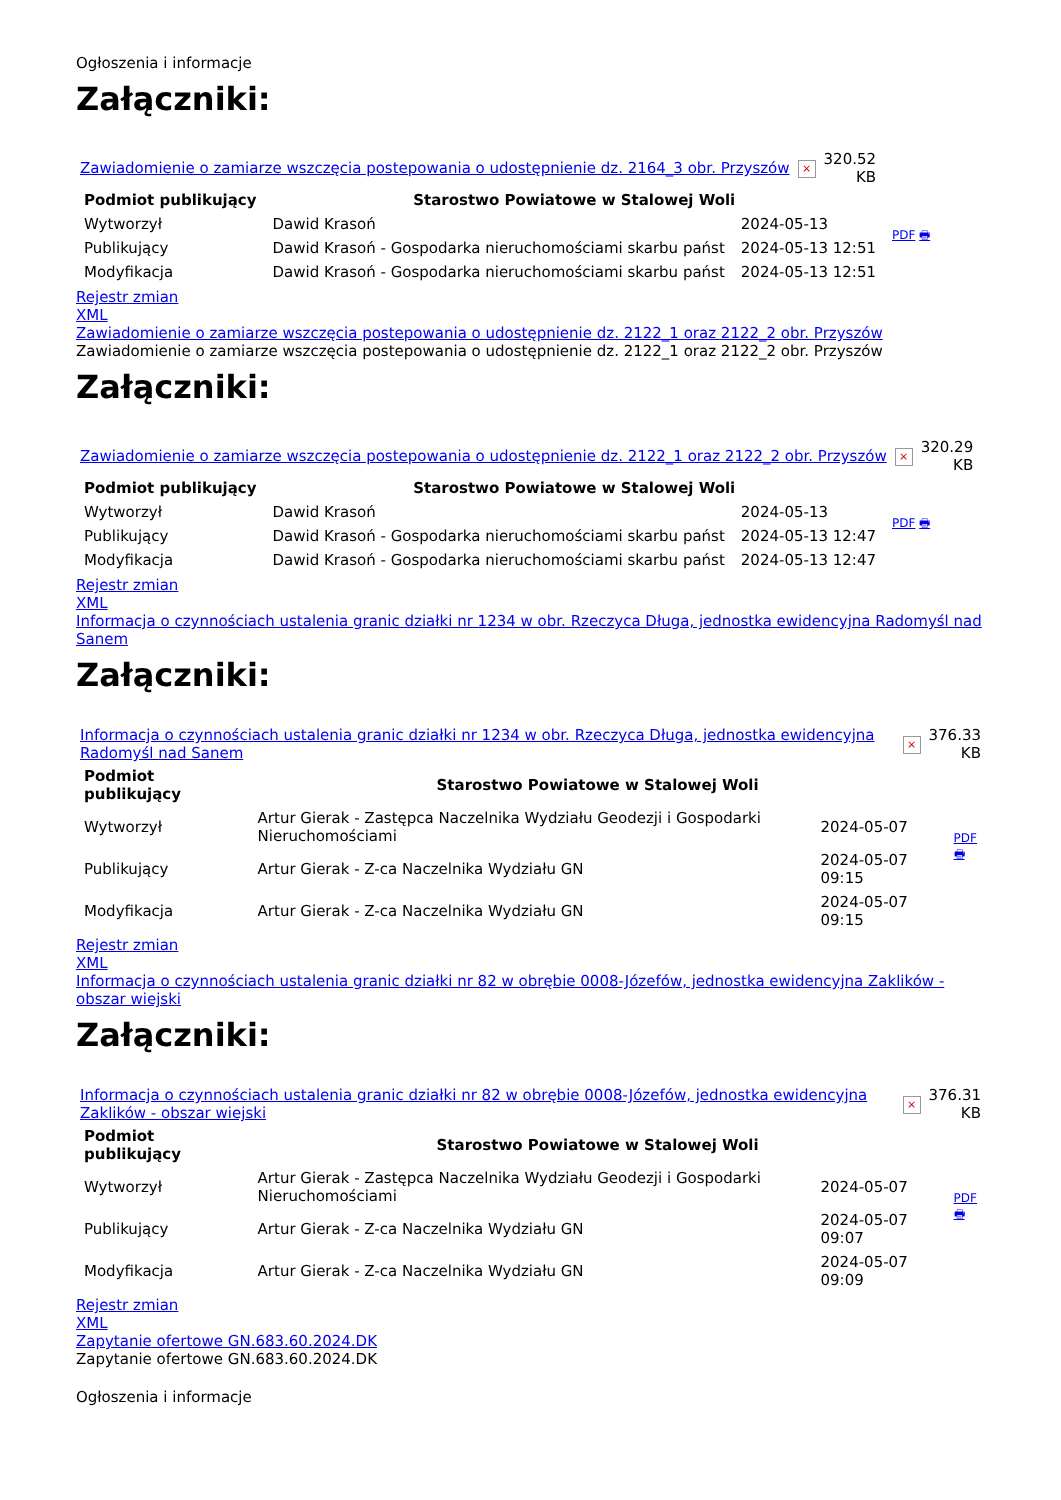Ogłoszenia i informacje
Załączniki:
| Zawiadomienie o zamiarze wszczęcia postepowania o udostępnienie dz. 2164_3 obr. Przyszów | × | 320.52 KB |
| Podmiot publikujący | Starostwo Powiatowe w Stalowej Woli | | PDF 🖶 |
| Wytworzył | Dawid Krasoń | 2024-05-13 | |
| Publikujący | Dawid Krasoń - Gospodarka nieruchomościami skarbu państ | 2024-05-13 12:51 | |
| Modyfikacja | Dawid Krasoń - Gospodarka nieruchomościami skarbu państ | 2024-05-13 12:51 | |
Rejestr zmian
XML
Zawiadomienie o zamiarze wszczęcia postepowania o udostępnienie dz. 2122_1 oraz 2122_2 obr. Przyszów
Zawiadomienie o zamiarze wszczęcia postepowania o udostępnienie dz. 2122_1 oraz 2122_2 obr. Przyszów
Załączniki:
| Zawiadomienie o zamiarze wszczęcia postepowania o udostępnienie dz. 2122_1 oraz 2122_2 obr. Przyszów | × | 320.29 KB |
| Podmiot publikujący | Starostwo Powiatowe w Stalowej Woli | | PDF 🖶 |
| Wytworzył | Dawid Krasoń | 2024-05-13 | |
| Publikujący | Dawid Krasoń - Gospodarka nieruchomościami skarbu państ | 2024-05-13 12:47 | |
| Modyfikacja | Dawid Krasoń - Gospodarka nieruchomościami skarbu państ | 2024-05-13 12:47 | |
Rejestr zmian
XML
Informacja o czynnościach ustalenia granic działki nr 1234 w obr. Rzeczyca Długa, jednostka ewidencyjna Radomyśl nad Sanem
Załączniki:
| Informacja o czynnościach ustalenia granic działki nr 1234 w obr. Rzeczyca Długa, jednostka ewidencyjna Radomyśl nad Sanem | × | 376.33 KB |
| Podmiot publikujący | Starostwo Powiatowe w Stalowej Woli | | PDF 🖶 |
| Wytworzył | Artur Gierak - Zastępca Naczelnika Wydziału Geodezji i Gospodarki Nieruchomościami | 2024-05-07 | |
| Publikujący | Artur Gierak - Z-ca Naczelnika Wydziału GN | 2024-05-07 09:15 | |
| Modyfikacja | Artur Gierak - Z-ca Naczelnika Wydziału GN | 2024-05-07 09:15 | |
Rejestr zmian
XML
Informacja o czynnościach ustalenia granic działki nr 82 w obrębie 0008-Józefów, jednostka ewidencyjna Zaklików - obszar wiejski
Załączniki:
| Informacja o czynnościach ustalenia granic działki nr 82 w obrębie 0008-Józefów, jednostka ewidencyjna Zaklików - obszar wiejski | × | 376.31 KB |
| Podmiot publikujący | Starostwo Powiatowe w Stalowej Woli | | PDF 🖶 |
| Wytworzył | Artur Gierak - Zastępca Naczelnika Wydziału Geodezji i Gospodarki Nieruchomościami | 2024-05-07 | |
| Publikujący | Artur Gierak - Z-ca Naczelnika Wydziału GN | 2024-05-07 09:07 | |
| Modyfikacja | Artur Gierak - Z-ca Naczelnika Wydziału GN | 2024-05-07 09:09 | |
Rejestr zmian
XML
Zapytanie ofertowe GN.683.60.2024.DK
Zapytanie ofertowe GN.683.60.2024.DK
Ogłoszenia i informacje